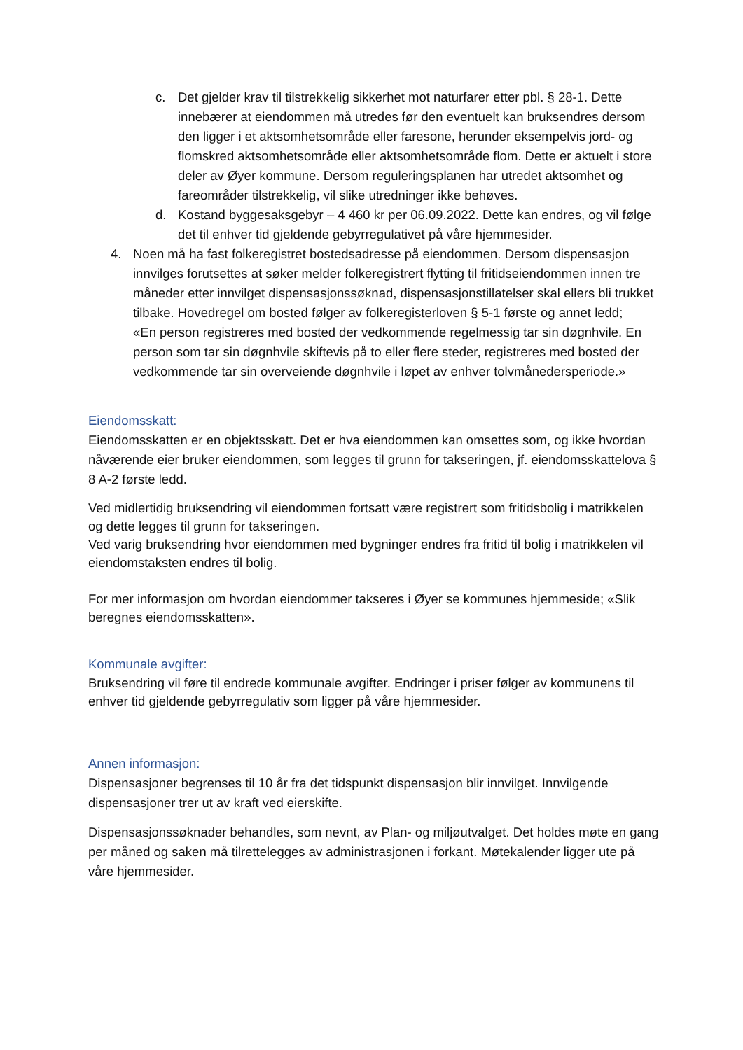c. Det gjelder krav til tilstrekkelig sikkerhet mot naturfarer etter pbl. § 28-1. Dette innebærer at eiendommen må utredes før den eventuelt kan bruksendres dersom den ligger i et aktsomhetsområde eller faresone, herunder eksempelvis jord- og flomskred aktsomhetsområde eller aktsomhetsområde flom. Dette er aktuelt i store deler av Øyer kommune. Dersom reguleringsplanen har utredet aktsomhet og fareområder tilstrekkelig, vil slike utredninger ikke behøves.
d. Kostand byggesaksgebyr – 4 460 kr per 06.09.2022. Dette kan endres, og vil følge det til enhver tid gjeldende gebyrregulativet på våre hjemmesider.
4. Noen må ha fast folkeregistret bostedsadresse på eiendommen. Dersom dispensasjon innvilges forutsettes at søker melder folkeregistrert flytting til fritidseiendommen innen tre måneder etter innvilget dispensasjonssøknad, dispensasjonstillatelser skal ellers bli trukket tilbake. Hovedregel om bosted følger av folkeregisterloven § 5-1 første og annet ledd;
«En person registreres med bosted der vedkommende regelmessig tar sin døgnhvile. En person som tar sin døgnhvile skiftevis på to eller flere steder, registreres med bosted der vedkommende tar sin overveiende døgnhvile i løpet av enhver tolvmånedersperiode.»
Eiendomsskatt:
Eiendomsskatten er en objektsskatt. Det er hva eiendommen kan omsettes som, og ikke hvordan nåværende eier bruker eiendommen, som legges til grunn for takseringen, jf. eiendomsskattelova § 8 A-2 første ledd.
Ved midlertidig bruksendring vil eiendommen fortsatt være registrert som fritidsbolig i matrikkelen og dette legges til grunn for takseringen.
Ved varig bruksendring hvor eiendommen med bygninger endres fra fritid til bolig i matrikkelen vil eiendomstaksten endres til bolig.
For mer informasjon om hvordan eiendommer takseres i Øyer se kommunes hjemmeside; «Slik beregnes eiendomsskatten».
Kommunale avgifter:
Bruksendring vil føre til endrede kommunale avgifter. Endringer i priser følger av kommunens til enhver tid gjeldende gebyrregulativ som ligger på våre hjemmesider.
Annen informasjon:
Dispensasjoner begrenses til 10 år fra det tidspunkt dispensasjon blir innvilget. Innvilgende dispensasjoner trer ut av kraft ved eierskifte.
Dispensasjonssøknader behandles, som nevnt, av Plan- og miljøutvalget. Det holdes møte en gang per måned og saken må tilrettelegges av administrasjonen i forkant. Møtekalender ligger ute på våre hjemmesider.